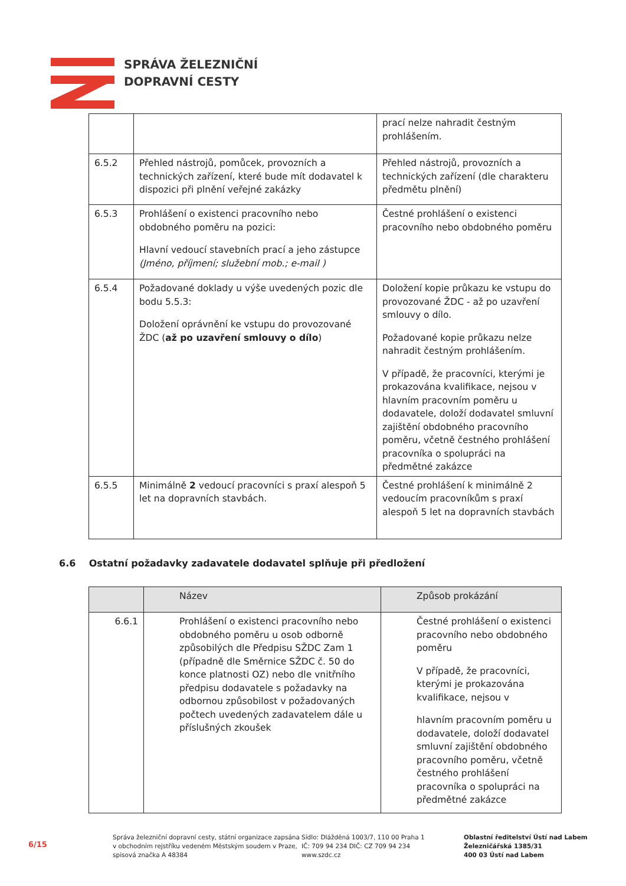SPRÁVA ŽELEZNIČNÍ
DOPRAVNÍ CESTY
| | | prací nelze nahradit čestným prohlášením. |
| 6.5.2 | Přehled nástrojů, pomůcek, provozních a technických zařízení, které bude mít dodavatel k dispozici při plnění veřejné zakázky | Přehled nástrojů, provozních a technických zařízení (dle charakteru předmětu plnění) |
| 6.5.3 | Prohlášení o existenci pracovního nebo obdobného poměru na pozici: Hlavní vedoucí stavebních prací a jeho zástupce (Jméno, příjmení; služební mob.; e-mail ) | Čestné prohlášení o existenci pracovního nebo obdobného poměru |
| 6.5.4 | Požadované doklady u výše uvedených pozic dle bodu 5.5.3: Doložení oprávnění ke vstupu do provozované ŽDC ( až po uzavření smlouvy o dílo ) | Doložení kopie průkazu ke vstupu do provozované ŽDC - až po uzavření smlouvy o dílo. Požadované kopie průkazu nelze nahradit čestným prohlášením. V případě, že pracovníci, kterými je prokazována kvalifikace, nejsou v hlavním pracovním poměru u dodavatele, doloží dodavatel smluvní zajištění obdobného pracovního poměru, včetně čestného prohlášení pracovníka o spolupráci na předmětné zakázce |
| 6.5.5 | Minimálně 2 vedoucí pracovníci s praxí alespoň 5 let na dopravních stavbách. | Čestné prohlášení k minimálně 2 vedoucím pracovníkům s praxí alespoň 5 let na dopravních stavbách |
6.6 Ostatní požadavky zadavatele dodavatel splňuje při předložení
| | Název | Způsob prokázání |
| --- | --- | --- |
| 6.6.1 | Prohlášení o existenci pracovního nebo obdobného poměru u osob odborně způsobilých dle Předpisu SŽDC Zam 1 (případně dle Směrnice SŽDC č. 50 do konce platnosti OZ) nebo dle vnitřního předpisu dodavatele s požadavky na odbornou způsobilost v požadovaných počtech uvedených zadavatelem dále u příslušných zkoušek | Čestné prohlášení o existenci pracovního nebo obdobného poměru V případě, že pracovníci, kterými je prokazována kvalifikace, nejsou v hlavním pracovním poměru u dodavatele, doloží dodavatel smluvní zajištění obdobného pracovního poměru, včetně čestného prohlášení pracovníka o spolupráci na předmětné zakázce |
6/15
Správa železniční dopravní cesty, státní organizace zapsána v obchodním rejstříku vedeném Městským soudem v Praze, spisová značka A 48384
Sídlo: Dlážděná 1003/7, 110 00 Praha 1
IČ: 709 94 234 DIČ: CZ 709 94 234
www.szdc.cz
Oblastní ředitelství Ústí nad Labem
Železničářská 1385/31
400 03 Ústí nad Labem